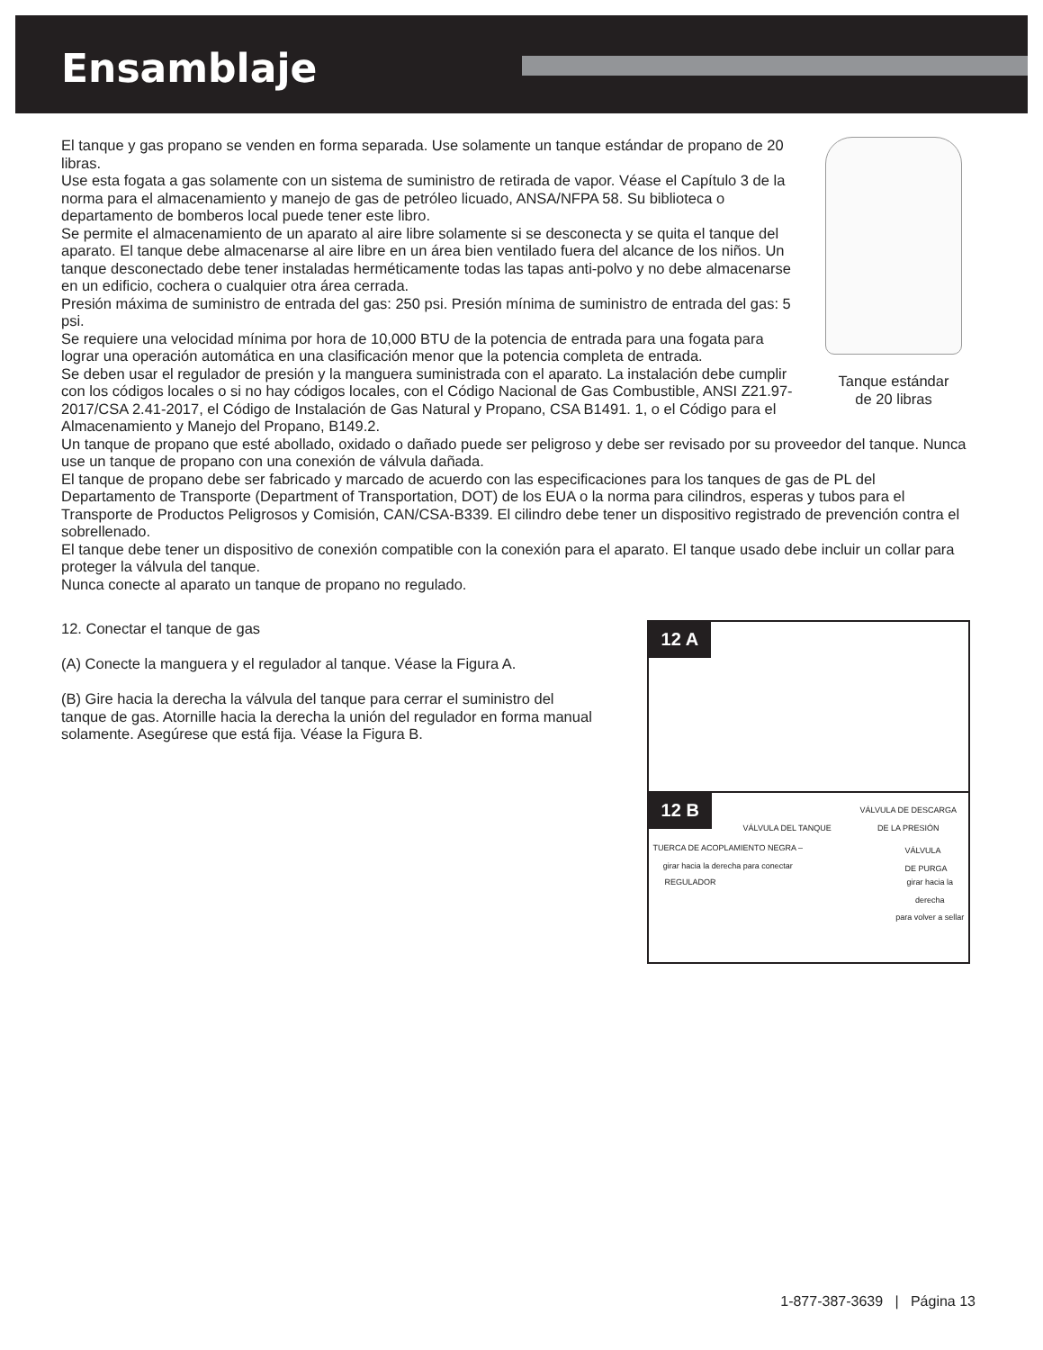Ensamblaje
Tanque estándar
de 20 libras
El tanque y gas propano se venden en forma separada. Use solamente un tanque estándar de propano de 20 libras.
Use esta fogata a gas solamente con un sistema de suministro de retirada de vapor. Véase el Capítulo 3 de la norma para el almacenamiento y manejo de gas de petróleo licuado, ANSA/NFPA 58. Su biblioteca o departamento de bomberos local puede tener este libro.
Se permite el almacenamiento de un aparato al aire libre solamente si se desconecta y se quita el tanque del aparato. El tanque debe almacenarse al aire libre en un área bien ventilado fuera del alcance de los niños. Un tanque desconectado debe tener instaladas herméticamente todas las tapas anti-polvo y no debe almacenarse en un edificio, cochera o cualquier otra área cerrada.
Presión máxima de suministro de entrada del gas: 250 psi. Presión mínima de suministro de entrada del gas: 5 psi.
Se requiere una velocidad mínima por hora de 10,000 BTU de la potencia de entrada para una fogata para lograr una operación automática en una clasificación menor que la potencia completa de entrada.
Se deben usar el regulador de presión y la manguera suministrada con el aparato. La instalación debe cumplir con los códigos locales o si no hay códigos locales, con el Código Nacional de Gas Combustible, ANSI Z21.97-2017/CSA 2.41-2017, el Código de Instalación de Gas Natural y Propano, CSA B1491. 1, o el Código para el Almacenamiento y Manejo del Propano, B149.2.
Un tanque de propano que esté abollado, oxidado o dañado puede ser peligroso y debe ser revisado por su proveedor del tanque. Nunca use un tanque de propano con una conexión de válvula dañada.
El tanque de propano debe ser fabricado y marcado de acuerdo con las especificaciones para los tanques de gas de PL del Departamento de Transporte (Department of Transportation, DOT) de los EUA o la norma para cilindros, esperas y tubos para el Transporte de Productos Peligrosos y Comisión, CAN/CSA-B339. El cilindro debe tener un dispositivo registrado de prevención contra el sobrellenado.
El tanque debe tener un dispositivo de conexión compatible con la conexión para el aparato. El tanque usado debe incluir un collar para proteger la válvula del tanque.
Nunca conecte al aparato un tanque de propano no regulado.
12. Conectar el tanque de gas
(A) Conecte la manguera y el regulador al tanque. Véase la Figura A.
(B) Gire hacia la derecha la válvula del tanque para cerrar el suministro del tanque de gas. Atornille hacia la derecha la unión del regulador en forma manual solamente. Asegúrese que está fija. Véase la Figura B.
12 A
12 B
VÁLVULA DE DESCARGA
DE LA PRESIÓN
VÁLVULA DEL TANQUE
TUERCA DE ACOPLAMIENTO NEGRA –
girar hacia la derecha para conectar
VÁLVULA
DE PURGA
REGULADOR
girar hacia la derecha
para volver a sellar
1-877-387-3639 | Página 13